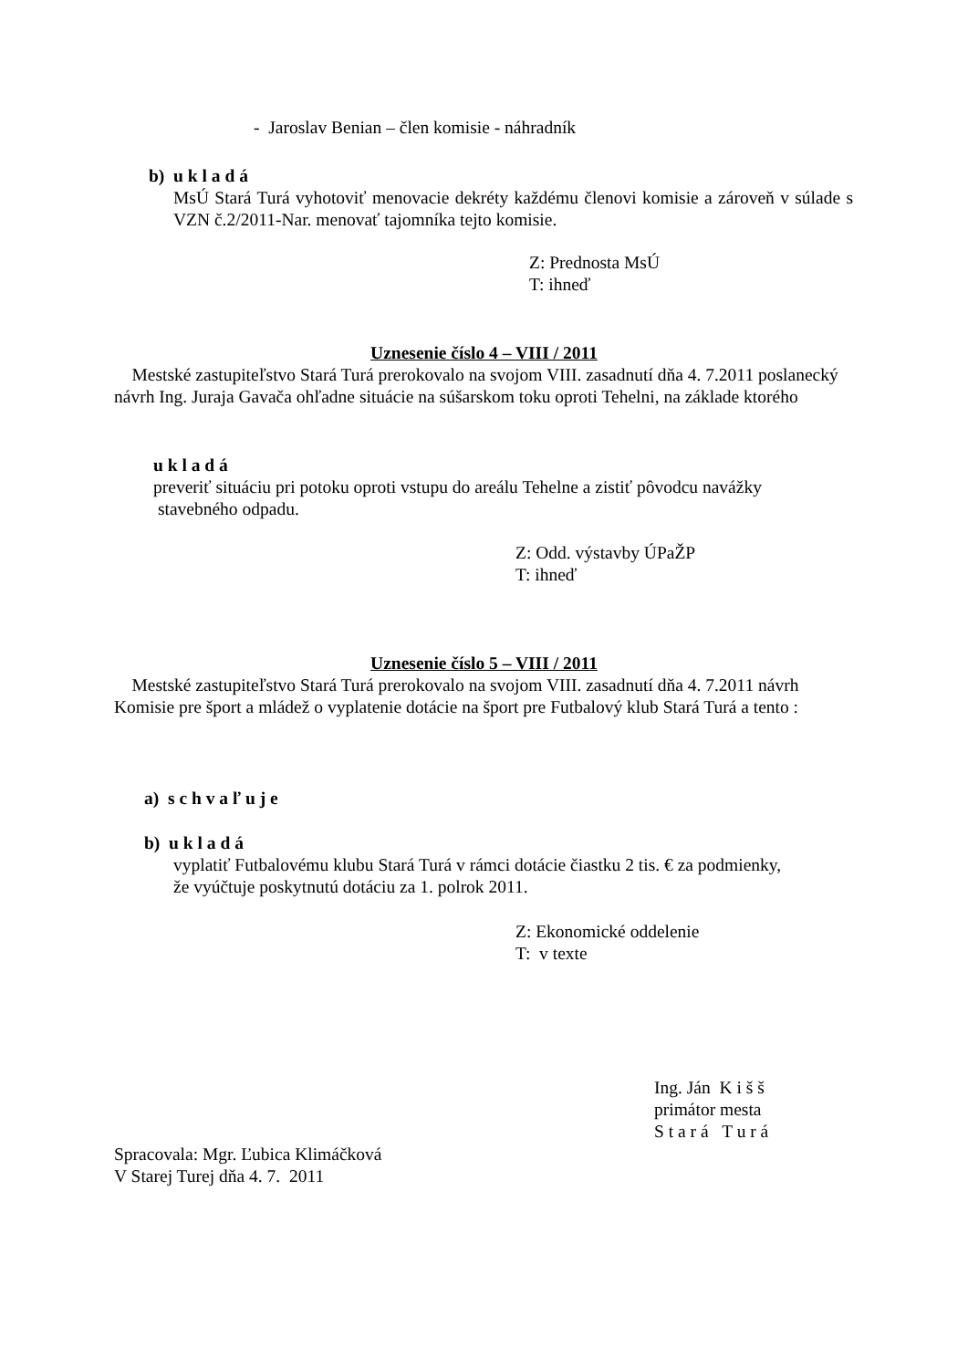- Jaroslav Benian – člen komisie - náhradník
b) u k l a d á
MsÚ Stará Turá vyhotoviť menovacie dekréty každému členovi komisie a zároveň v súlade s VZN č.2/2011-Nar. menovať tajomníka tejto komisie.
Z: Prednosta MsÚ
T: ihneď
Uznesenie číslo 4 – VIII / 2011
Mestské zastupiteľstvo Stará Turá prerokovalo na svojom VIII. zasadnutí dňa 4. 7.2011 poslanecký návrh Ing. Juraja Gavača ohľadne situácie na súšarskom toku oproti Tehelni, na základe ktorého
u k l a d á
preveriť situáciu pri potoku oproti vstupu do areálu Tehelne a zistiť pôvodcu navážky
stavebného odpadu.
Z: Odd. výstavby ÚPaŽP
T: ihneď
Uznesenie číslo 5 – VIII / 2011
Mestské zastupiteľstvo Stará Turá prerokovalo na svojom VIII. zasadnutí dňa 4. 7.2011 návrh Komisie pre šport a mládež o vyplatenie dotácie na šport pre Futbalový klub Stará Turá a tento :
a) s c h v a ľ u j e
b) u k l a d á
vyplatiť Futbalovému klubu Stará Turá v rámci dotácie čiastku 2 tis. € za podmienky,
že vyúčtuje poskytnutú dotáciu za 1. polrok 2011.
Z: Ekonomické oddelenie
T: v texte
Ing. Ján K i š š
primátor mesta
S t a r á T u r á
Spracovala: Mgr. Ľubica Klimáčková
V Starej Turej dňa 4. 7. 2011